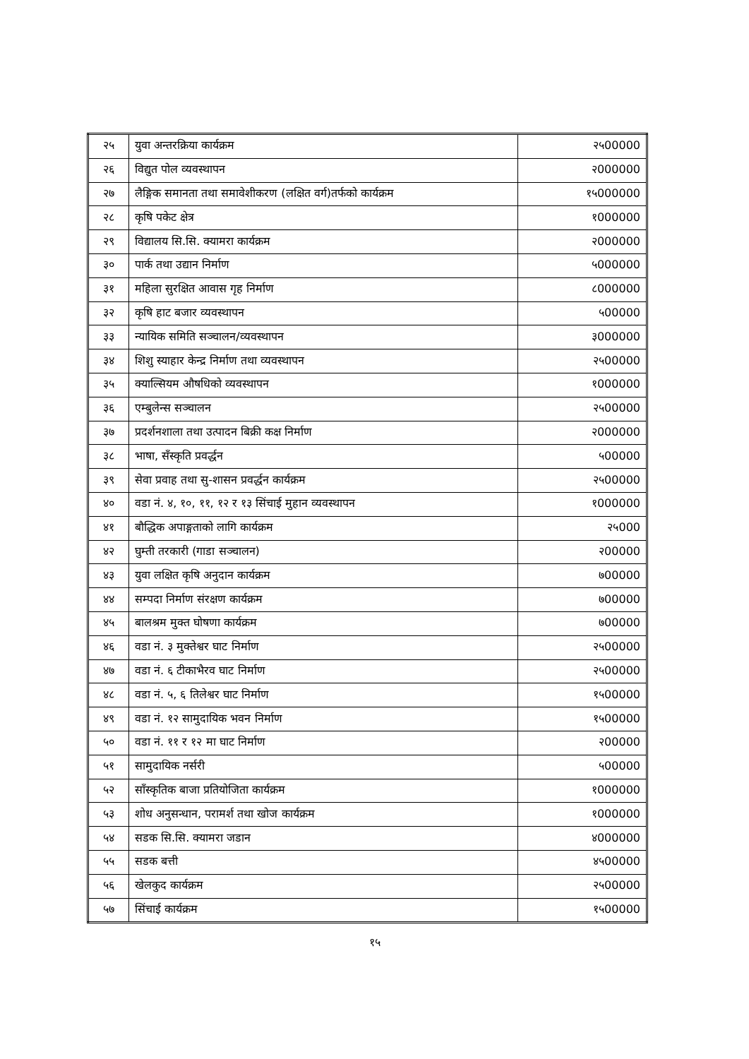| २५ | युवा अन्तरक्रिया कार्यक्रम | २५00000 |
| २६ | विद्युत पोल व्यवस्थापन | २000000 |
| २७ | लैङ्गिक समानता तथा समावेशीकरण (लक्षित वर्ग)तर्फको कार्यक्रम | १५000000 |
| २८ | कृषि पकेट क्षेत्र | १000000 |
| २९ | विद्यालय सि.सि. क्यामरा कार्यक्रम | २000000 |
| ३० | पार्क तथा उद्यान निर्माण | ५000000 |
| ३१ | महिला सुरक्षित आवास गृह निर्माण | ८000000 |
| ३२ | कृषि हाट बजार व्यवस्थापन | ५00000 |
| ३३ | न्यायिक समिति सञ्चालन/व्यवस्थापन | ३000000 |
| ३४ | शिशु स्याहार केन्द्र निर्माण तथा व्यवस्थापन | २५00000 |
| ३५ | क्याल्सियम औषधिको व्यवस्थापन | १000000 |
| ३६ | एम्बुलेन्स सञ्चालन | २५00000 |
| ३७ | प्रदर्शनशाला तथा उत्पादन बिक्री कक्ष निर्माण | २000000 |
| ३८ | भाषा, सँस्कृति प्रवर्द्धन | ५00000 |
| ३९ | सेवा प्रवाह तथा सु-शासन प्रवर्द्धन कार्यक्रम | २५00000 |
| ४० | वडा नं. ४, १०, ११, १२ र १३ सिंचाई मुहान व्यवस्थापन | १000000 |
| ४१ | बौद्धिक अपाङ्गताको लागि कार्यक्रम | २५000 |
| ४२ | घुम्ती तरकारी (गाडा सञ्चालन) | २00000 |
| ४३ | युवा लक्षित कृषि अनुदान कार्यक्रम | ७00000 |
| ४४ | सम्पदा निर्माण संरक्षण कार्यक्रम | ७00000 |
| ४५ | बालश्रम मुक्त घोषणा कार्यक्रम | ७00000 |
| ४६ | वडा नं. ३ मुक्तेश्वर घाट निर्माण | २५00000 |
| ४७ | वडा नं. ६ टीकाभैरव घाट निर्माण | २५00000 |
| ४८ | वडा नं. ५, ६ तिलेश्वर घाट निर्माण | १५00000 |
| ४९ | वडा नं. १२ सामुदायिक भवन निर्माण | १५00000 |
| ५० | वडा नं. ११ र १२ मा घाट निर्माण | २00000 |
| ५१ | सामुदायिक नर्सरी | ५00000 |
| ५२ | साँस्कृतिक बाजा प्रतियोजिता कार्यक्रम | १000000 |
| ५३ | शोध अनुसन्धान, परामर्श तथा खोज कार्यक्रम | १000000 |
| ५४ | सडक सि.सि. क्यामरा जडान | ४000000 |
| ५५ | सडक बत्ती | ४५00000 |
| ५६ | खेलकुद कार्यक्रम | २५00000 |
| ५७ | सिंचाई कार्यक्रम | १५00000 |
१५